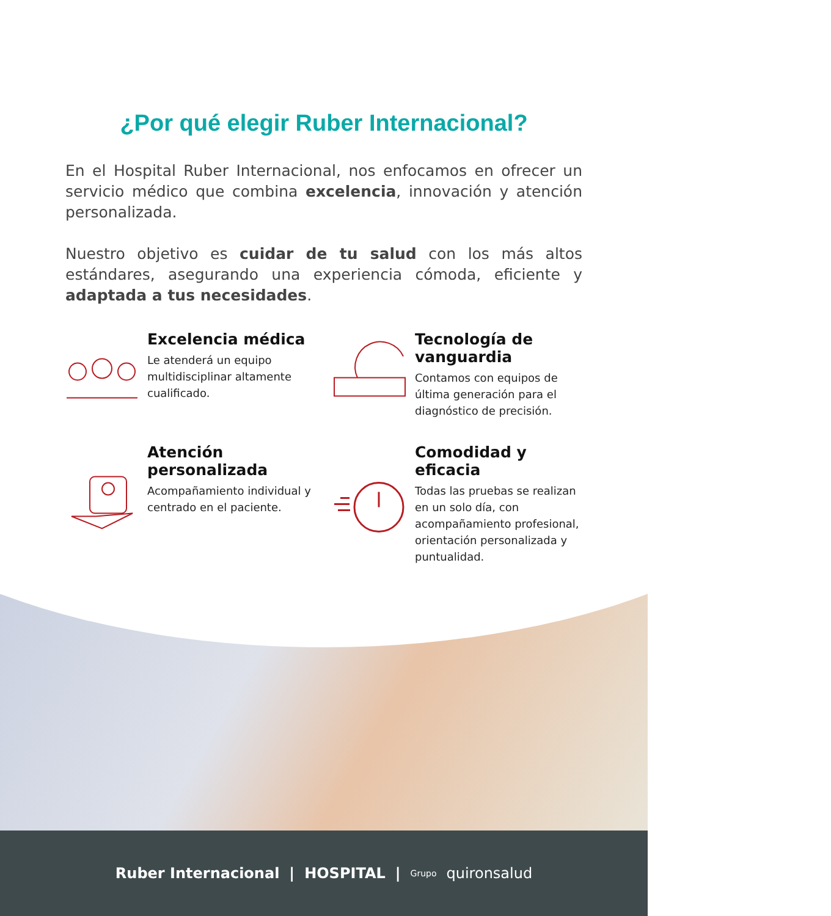¿Por qué elegir Ruber Internacional?
En el Hospital Ruber Internacional, nos enfocamos en ofrecer un servicio médico que combina excelencia, innovación y atención personalizada.
Nuestro objetivo es cuidar de tu salud con los más altos estándares, asegurando una experiencia cómoda, eficiente y adaptada a tus necesidades.
Excelencia médica
Le atenderá un equipo multidisciplinar altamente cualificado.
Tecnología de vanguardia
Contamos con equipos de última generación para el diagnóstico de precisión.
Atención personalizada
Acompañamiento individual y centrado en el paciente.
Comodidad y eficacia
Todas las pruebas se realizan en un solo día, con acompañamiento profesional, orientación personalizada y puntualidad.
Ruber Internacional | HOSPITAL | Grupo quironsalud